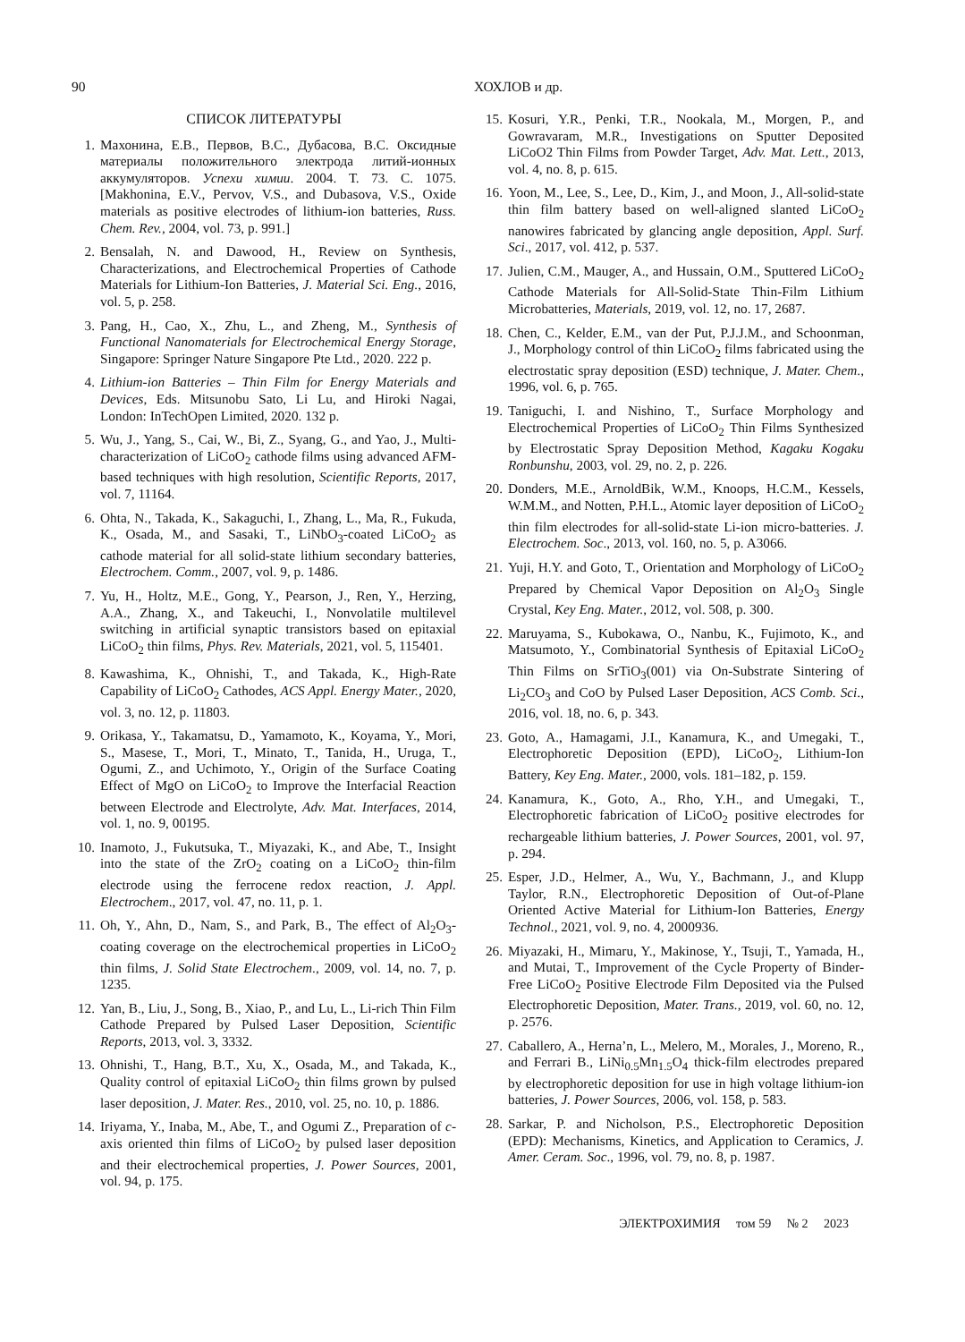90 ХОХЛОВ и др.
СПИСОК ЛИТЕРАТУРЫ
1. Махонина, Е.В., Первов, В.С., Дубасова, В.С. Оксидные материалы положительного электрода литий-ионных аккумуляторов. Успехи химии. 2004. Т. 73. С. 1075. [Makhonina, E.V., Pervov, V.S., and Dubasova, V.S., Oxide materials as positive electrodes of lithium-ion batteries, Russ. Chem. Rev., 2004, vol. 73, p. 991.]
2. Bensalah, N. and Dawood, H., Review on Synthesis, Characterizations, and Electrochemical Properties of Cathode Materials for Lithium-Ion Batteries, J. Material Sci. Eng., 2016, vol. 5, p. 258.
3. Pang, H., Cao, X., Zhu, L., and Zheng, M., Synthesis of Functional Nanomaterials for Electrochemical Energy Storage, Singapore: Springer Nature Singapore Pte Ltd., 2020. 222 p.
4. Lithium-ion Batteries – Thin Film for Energy Materials and Devices, Eds. Mitsunobu Sato, Li Lu, and Hiroki Nagai, London: InTechOpen Limited, 2020. 132 p.
5. Wu, J., Yang, S., Cai, W., Bi, Z., Syang, G., and Yao, J., Multi-characterization of LiCoO<sub>2</sub> cathode films using advanced AFM-based techniques with high resolution, Scientific Reports, 2017, vol. 7, 11164.
6. Ohta, N., Takada, K., Sakaguchi, I., Zhang, L., Ma, R., Fukuda, K., Osada, M., and Sasaki, T., LiNbO<sub>3</sub>-coated LiCoO<sub>2</sub> as cathode material for all solid-state lithium secondary batteries, Electrochem. Comm., 2007, vol. 9, p. 1486.
7. Yu, H., Holtz, M.E., Gong, Y., Pearson, J., Ren, Y., Herzing, A.A., Zhang, X., and Takeuchi, I., Nonvolatile multilevel switching in artificial synaptic transistors based on epitaxial LiCoO<sub>2</sub> thin films, Phys. Rev. Materials, 2021, vol. 5, 115401.
8. Kawashima, K., Ohnishi, T., and Takada, K., High-Rate Capability of LiCoO<sub>2</sub> Cathodes, ACS Appl. Energy Mater., 2020, vol. 3, no. 12, p. 11803.
9. Orikasa, Y., Takamatsu, D., Yamamoto, K., Koyama, Y., Mori, S., Masese, T., Mori, T., Minato, T., Tanida, H., Uruga, T., Ogumi, Z., and Uchimoto, Y., Origin of the Surface Coating Effect of MgO on LiCoO<sub>2</sub> to Improve the Interfacial Reaction between Electrode and Electrolyte, Adv. Mat. Interfaces, 2014, vol. 1, no. 9, 00195.
10. Inamoto, J., Fukutsuka, T., Miyazaki, K., and Abe, T., Insight into the state of the ZrO<sub>2</sub> coating on a LiCoO<sub>2</sub> thin-film electrode using the ferrocene redox reaction, J. Appl. Electrochem., 2017, vol. 47, no. 11, p. 1.
11. Oh, Y., Ahn, D., Nam, S., and Park, B., The effect of Al<sub>2</sub>O<sub>3</sub>-coating coverage on the electrochemical properties in LiCoO<sub>2</sub> thin films, J. Solid State Electrochem., 2009, vol. 14, no. 7, p. 1235.
12. Yan, B., Liu, J., Song, B., Xiao, P., and Lu, L., Li-rich Thin Film Cathode Prepared by Pulsed Laser Deposition, Scientific Reports, 2013, vol. 3, 3332.
13. Ohnishi, T., Hang, B.T., Xu, X., Osada, M., and Takada, K., Quality control of epitaxial LiCoO<sub>2</sub> thin films grown by pulsed laser deposition, J. Mater. Res., 2010, vol. 25, no. 10, p. 1886.
14. Iriyama, Y., Inaba, M., Abe, T., and Ogumi Z., Preparation of c-axis oriented thin films of LiCoO<sub>2</sub> by pulsed laser deposition and their electrochemical properties, J. Power Sources, 2001, vol. 94, p. 175.
15. Kosuri, Y.R., Penki, T.R., Nookala, M., Morgen, P., and Gowravaram, M.R., Investigations on Sputter Deposited LiCoO2 Thin Films from Powder Target, Adv. Mat. Lett., 2013, vol. 4, no. 8, p. 615.
16. Yoon, M., Lee, S., Lee, D., Kim, J., and Moon, J., All-solid-state thin film battery based on well-aligned slanted LiCoO<sub>2</sub> nanowires fabricated by glancing angle deposition, Appl. Surf. Sci., 2017, vol. 412, p. 537.
17. Julien, C.M., Mauger, A., and Hussain, O.M., Sputtered LiCoO<sub>2</sub> Cathode Materials for All-Solid-State Thin-Film Lithium Microbatteries, Materials, 2019, vol. 12, no. 17, 2687.
18. Chen, C., Kelder, E.M., van der Put, P.J.J.M., and Schoonman, J., Morphology control of thin LiCoO<sub>2</sub> films fabricated using the electrostatic spray deposition (ESD) technique, J. Mater. Chem., 1996, vol. 6, p. 765.
19. Taniguchi, I. and Nishino, T., Surface Morphology and Electrochemical Properties of LiCoO<sub>2</sub> Thin Films Synthesized by Electrostatic Spray Deposition Method, Kagaku Kogaku Ronbunshu, 2003, vol. 29, no. 2, p. 226.
20. Donders, M.E., ArnoldBik, W.M., Knoops, H.C.M., Kessels, W.M.M., and Notten, P.H.L., Atomic layer deposition of LiCoO<sub>2</sub> thin film electrodes for all-solid-state Li-ion micro-batteries. J. Electrochem. Soc., 2013, vol. 160, no. 5, p. A3066.
21. Yuji, H.Y. and Goto, T., Orientation and Morphology of LiCoO<sub>2</sub> Prepared by Chemical Vapor Deposition on Al<sub>2</sub>O<sub>3</sub> Single Crystal, Key Eng. Mater., 2012, vol. 508, p. 300.
22. Maruyama, S., Kubokawa, O., Nanbu, K., Fujimoto, K., and Matsumoto, Y., Combinatorial Synthesis of Epitaxial LiCoO<sub>2</sub> Thin Films on SrTiO<sub>3</sub>(001) via On-Substrate Sintering of Li<sub>2</sub>CO<sub>3</sub> and CoO by Pulsed Laser Deposition, ACS Comb. Sci., 2016, vol. 18, no. 6, p. 343.
23. Goto, A., Hamagami, J.I., Kanamura, K., and Umegaki, T., Electrophoretic Deposition (EPD), LiCoO<sub>2</sub>, Lithium-Ion Battery, Key Eng. Mater., 2000, vols. 181–182, p. 159.
24. Kanamura, K., Goto, A., Rho, Y.H., and Umegaki, T., Electrophoretic fabrication of LiCoO<sub>2</sub> positive electrodes for rechargeable lithium batteries, J. Power Sources, 2001, vol. 97, p. 294.
25. Esper, J.D., Helmer, A., Wu, Y., Bachmann, J., and Klupp Taylor, R.N., Electrophoretic Deposition of Out-of-Plane Oriented Active Material for Lithium-Ion Batteries, Energy Technol., 2021, vol. 9, no. 4, 2000936.
26. Miyazaki, H., Mimaru, Y., Makinose, Y., Tsuji, T., Yamada, H., and Mutai, T., Improvement of the Cycle Property of Binder-Free LiCoO<sub>2</sub> Positive Electrode Film Deposited via the Pulsed Electrophoretic Deposition, Mater. Trans., 2019, vol. 60, no. 12, p. 2576.
27. Caballero, A., Herna’n, L., Melero, M., Morales, J., Moreno, R., and Ferrari B., LiNi<sub>0.5</sub>Mn<sub>1.5</sub>O<sub>4</sub> thick-film electrodes prepared by electrophoretic deposition for use in high voltage lithium-ion batteries, J. Power Sources, 2006, vol. 158, p. 583.
28. Sarkar, P. and Nicholson, P.S., Electrophoretic Deposition (EPD): Mechanisms, Kinetics, and Application to Ceramics, J. Amer. Ceram. Soc., 1996, vol. 79, no. 8, p. 1987.
ЭЛЕКТРОХИМИЯ том 59 № 2 2023